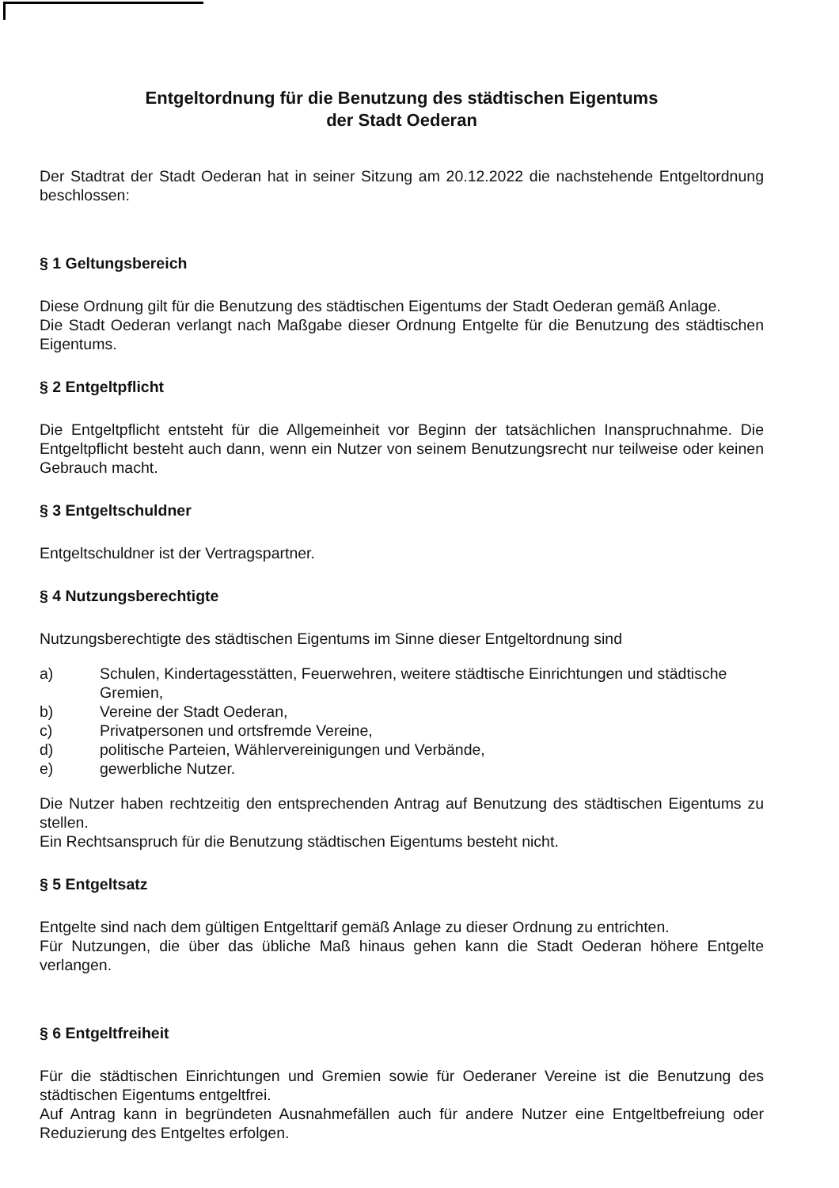Entgeltordnung für die Benutzung des städtischen Eigentums
der Stadt Oederan
Der Stadtrat der Stadt Oederan hat in seiner Sitzung am 20.12.2022 die nachstehende Entgeltordnung beschlossen:
§ 1 Geltungsbereich
Diese Ordnung gilt für die Benutzung des städtischen Eigentums der Stadt Oederan gemäß Anlage.
Die Stadt Oederan verlangt nach Maßgabe dieser Ordnung Entgelte für die Benutzung des städtischen Eigentums.
§ 2 Entgeltpflicht
Die Entgeltpflicht entsteht für die Allgemeinheit vor Beginn der tatsächlichen Inanspruchnahme. Die Entgeltpflicht besteht auch dann, wenn ein Nutzer von seinem Benutzungsrecht nur teilweise oder keinen Gebrauch macht.
§ 3 Entgeltschuldner
Entgeltschuldner ist der Vertragspartner.
§ 4 Nutzungsberechtigte
Nutzungsberechtigte des städtischen Eigentums im Sinne dieser Entgeltordnung sind
a) Schulen, Kindertagesstätten, Feuerwehren, weitere städtische Einrichtungen und städtische Gremien,
b) Vereine der Stadt Oederan,
c) Privatpersonen und ortsfremde Vereine,
d) politische Parteien, Wählervereinigungen und Verbände,
e) gewerbliche Nutzer.
Die Nutzer haben rechtzeitig den entsprechenden Antrag auf Benutzung des städtischen Eigentums zu stellen.
Ein Rechtsanspruch für die Benutzung städtischen Eigentums besteht nicht.
§ 5 Entgeltsatz
Entgelte sind nach dem gültigen Entgelttarif gemäß Anlage zu dieser Ordnung zu entrichten.
Für Nutzungen, die über das übliche Maß hinaus gehen kann die Stadt Oederan höhere Entgelte verlangen.
§ 6 Entgeltfreiheit
Für die städtischen Einrichtungen und Gremien sowie für Oederaner Vereine ist die Benutzung des städtischen Eigentums entgeltfrei.
Auf Antrag kann in begründeten Ausnahmefällen auch für andere Nutzer eine Entgeltbefreiung oder Reduzierung des Entgeltes erfolgen.